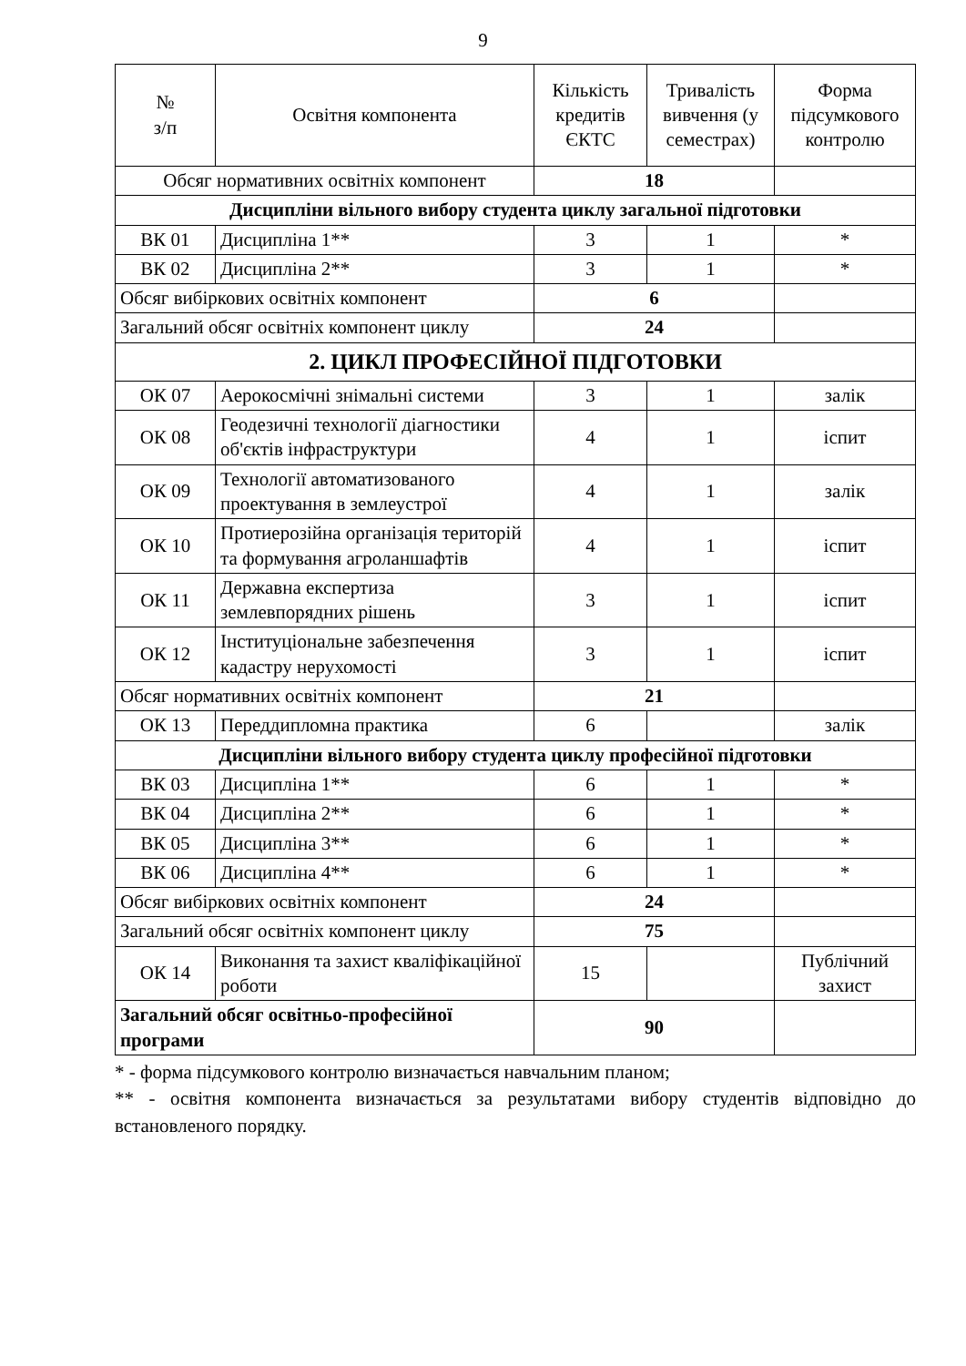9
| № з/п | Освітня компонента | Кількість кредитів ЄКТС | Тривалість вивчення (у семестрах) | Форма підсумкового контролю |
| --- | --- | --- | --- | --- |
| Обсяг нормативних освітніх компонент | | 18 | | |
| Дисципліни вільного вибору студента циклу загальної підготовки | | | | |
| ВК 01 | Дисципліна 1** | 3 | 1 | * |
| ВК 02 | Дисципліна 2** | 3 | 1 | * |
| Обсяг вибіркових освітніх компонент | | 6 | | |
| Загальний обсяг освітніх компонент циклу | | 24 | | |
| 2. ЦИКЛ ПРОФЕСІЙНОЇ ПІДГОТОВКИ | | | | |
| ОК 07 | Аерокосмічні знімальні системи | 3 | 1 | залік |
| ОК 08 | Геодезичні технології діагностики об'єктів інфраструктури | 4 | 1 | іспит |
| ОК 09 | Технології автоматизованого проектування в землеустрої | 4 | 1 | залік |
| ОК 10 | Протиерозійна організація територій та формування агроланшафтів | 4 | 1 | іспит |
| ОК 11 | Державна експертиза землевпорядних рішень | 3 | 1 | іспит |
| ОК 12 | Інституціональне забезпечення кадастру нерухомості | 3 | 1 | іспит |
| Обсяг нормативних освітніх компонент | | 21 | | |
| ОК 13 | Переддипломна практика | 6 | | залік |
| Дисципліни вільного вибору студента циклу професійної підготовки | | | | |
| ВК 03 | Дисципліна 1** | 6 | 1 | * |
| ВК 04 | Дисципліна 2** | 6 | 1 | * |
| ВК 05 | Дисципліна 3** | 6 | 1 | * |
| ВК 06 | Дисципліна 4** | 6 | 1 | * |
| Обсяг вибіркових освітніх компонент | | 24 | | |
| Загальний обсяг освітніх компонент циклу | | 75 | | |
| ОК 14 | Виконання та захист кваліфікаційної роботи | 15 | | Публічний захист |
| Загальний обсяг освітньо-професійної програми | | 90 | | |
* - форма підсумкового контролю визначається навчальним планом;
** - освітня компонента визначається за результатами вибору студентів відповідно до встановленого порядку.